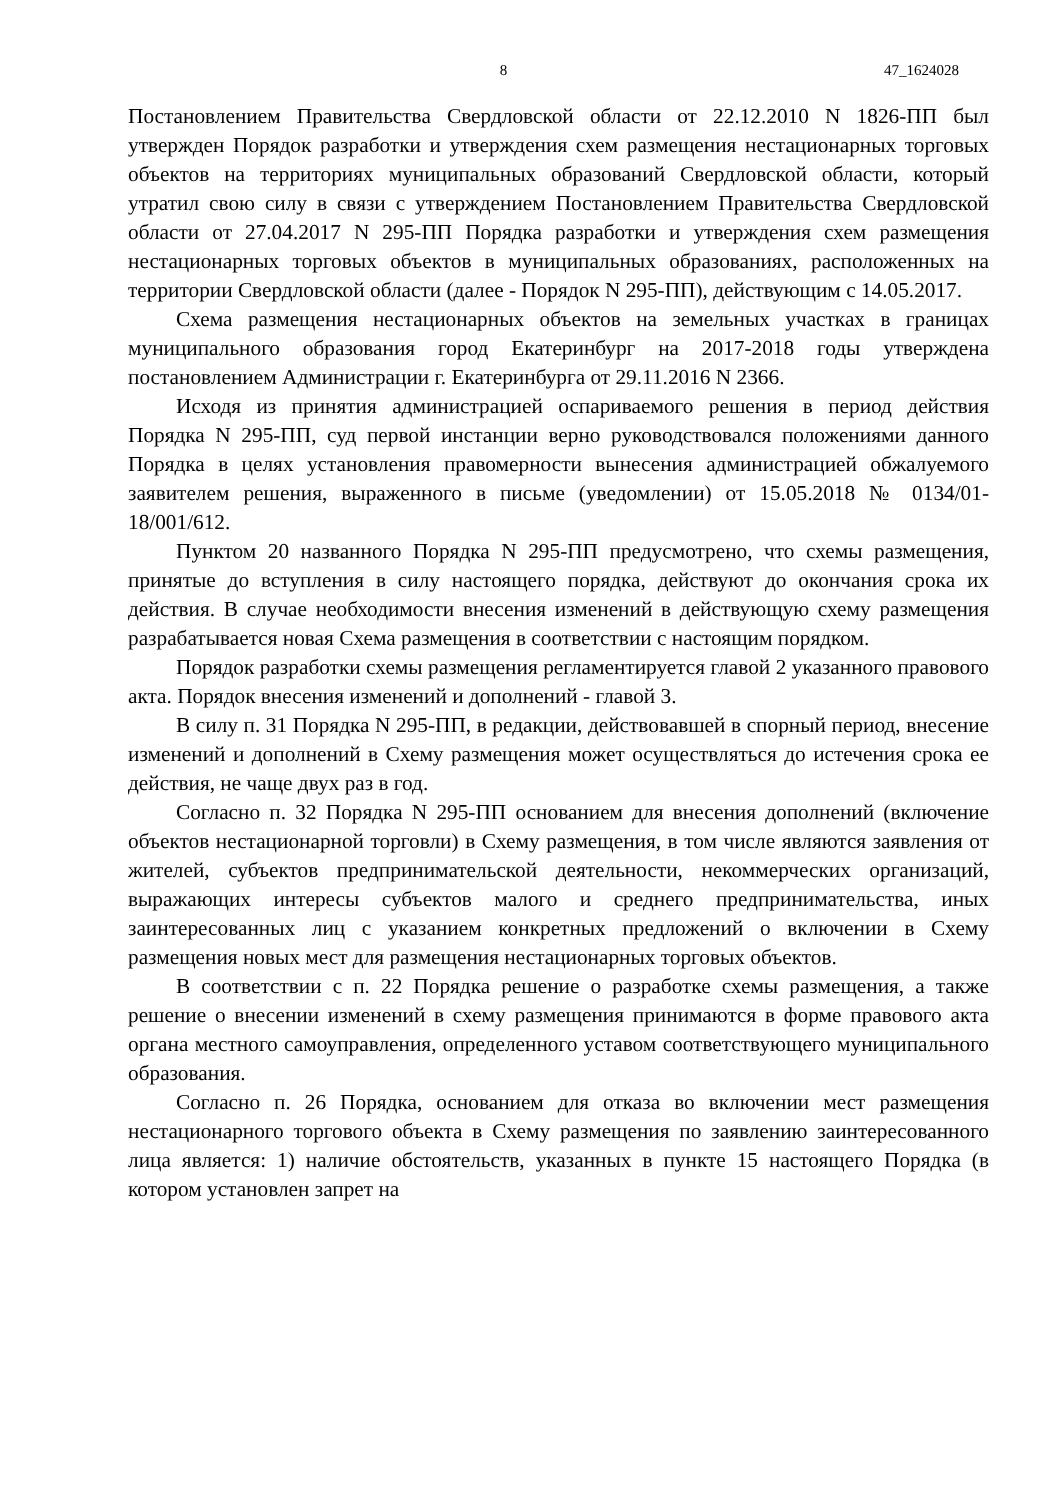8 47_1624028
Постановлением Правительства Свердловской области от 22.12.2010 N 1826-ПП был утвержден Порядок разработки и утверждения схем размещения нестационарных торговых объектов на территориях муниципальных образований Свердловской области, который утратил свою силу в связи с утверждением Постановлением Правительства Свердловской области от 27.04.2017 N 295-ПП Порядка разработки и утверждения схем размещения нестационарных торговых объектов в муниципальных образованиях, расположенных на территории Свердловской области (далее - Порядок N 295-ПП), действующим с 14.05.2017.
Схема размещения нестационарных объектов на земельных участках в границах муниципального образования город Екатеринбург на 2017-2018 годы утверждена постановлением Администрации г. Екатеринбурга от 29.11.2016 N 2366.
Исходя из принятия администрацией оспариваемого решения в период действия Порядка N 295-ПП, суд первой инстанции верно руководствовался положениями данного Порядка в целях установления правомерности вынесения администрацией обжалуемого заявителем решения, выраженного в письме (уведомлении) от 15.05.2018 № 0134/01-18/001/612.
Пунктом 20 названного Порядка N 295-ПП предусмотрено, что схемы размещения, принятые до вступления в силу настоящего порядка, действуют до окончания срока их действия. В случае необходимости внесения изменений в действующую схему размещения разрабатывается новая Схема размещения в соответствии с настоящим порядком.
Порядок разработки схемы размещения регламентируется главой 2 указанного правового акта. Порядок внесения изменений и дополнений - главой 3.
В силу п. 31 Порядка N 295-ПП, в редакции, действовавшей в спорный период, внесение изменений и дополнений в Схему размещения может осуществляться до истечения срока ее действия, не чаще двух раз в год.
Согласно п. 32 Порядка N 295-ПП основанием для внесения дополнений (включение объектов нестационарной торговли) в Схему размещения, в том числе являются заявления от жителей, субъектов предпринимательской деятельности, некоммерческих организаций, выражающих интересы субъектов малого и среднего предпринимательства, иных заинтересованных лиц с указанием конкретных предложений о включении в Схему размещения новых мест для размещения нестационарных торговых объектов.
В соответствии с п. 22 Порядка решение о разработке схемы размещения, а также решение о внесении изменений в схему размещения принимаются в форме правового акта органа местного самоуправления, определенного уставом соответствующего муниципального образования.
Согласно п. 26 Порядка, основанием для отказа во включении мест размещения нестационарного торгового объекта в Схему размещения по заявлению заинтересованного лица является: 1) наличие обстоятельств, указанных в пункте 15 настоящего Порядка (в котором установлен запрет на